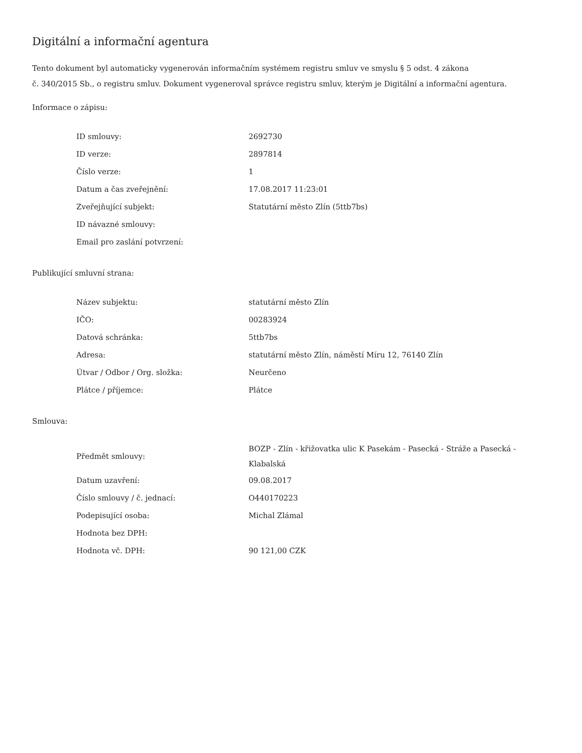Digitální a informační agentura
Tento dokument byl automaticky vygenerován informačním systémem registru smluv ve smyslu § 5 odst. 4 zákona
č. 340/2015 Sb., o registru smluv. Dokument vygeneroval správce registru smluv, kterým je Digitální a informační agentura.
Informace o zápisu:
| ID smlouvy: | 2692730 |
| ID verze: | 2897814 |
| Číslo verze: | 1 |
| Datum a čas zveřejnění: | 17.08.2017 11:23:01 |
| Zveřejňující subjekt: | Statutární město Zlín (5ttb7bs) |
| ID návazné smlouvy: | |
| Email pro zaslání potvrzení: | |
Publikující smluvní strana:
| Název subjektu: | statutární město Zlín |
| IČO: | 00283924 |
| Datová schránka: | 5ttb7bs |
| Adresa: | statutární město Zlín, náměstí Míru 12, 76140 Zlín |
| Útvar / Odbor / Org. složka: | Neurčeno |
| Plátce / příjemce: | Plátce |
Smlouva:
| Předmět smlouvy: | BOZP - Zlín - křižovatka ulic K Pasekám - Pasecká - Stráže a Pasecká - Klabalská |
| Datum uzavření: | 09.08.2017 |
| Číslo smlouvy / č. jednací: | O440170223 |
| Podepisující osoba: | Michal Zlámal |
| Hodnota bez DPH: | |
| Hodnota vč. DPH: | 90 121,00 CZK |